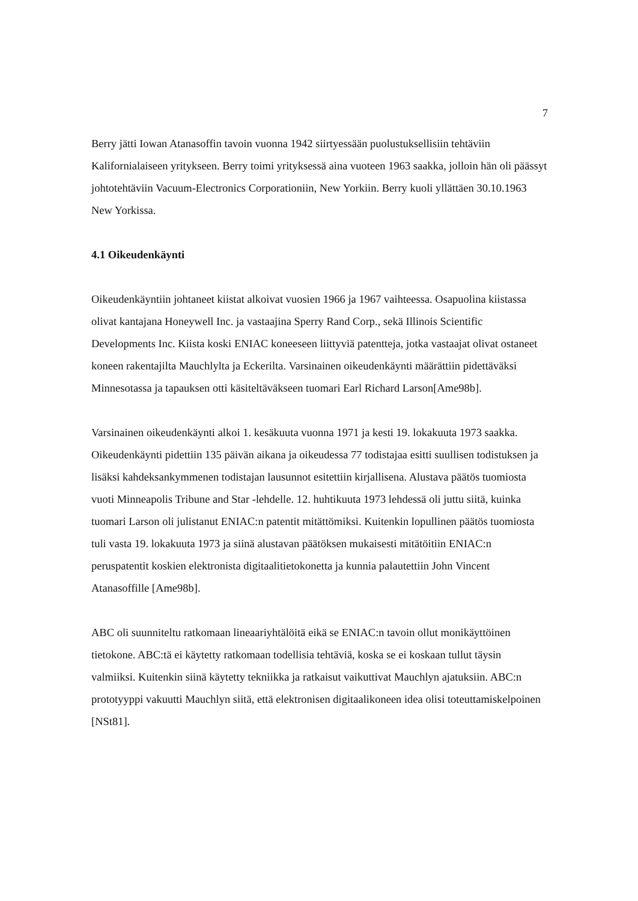7
Berry jätti Iowan Atanasoffin tavoin vuonna 1942 siirtyessään puolustuksellisiin tehtäviin Kalifornialaiseen yritykseen. Berry toimi yrityksessä aina vuoteen 1963 saakka, jolloin hän oli päässyt johtotehtäviin Vacuum-Electronics Corporationiin, New Yorkiin. Berry kuoli yllättäen 30.10.1963 New Yorkissa.
4.1 Oikeudenkäynti
Oikeudenkäyntiin johtaneet kiistat alkoivat vuosien 1966 ja 1967 vaihteessa. Osapuolina kiistassa olivat kantajana Honeywell Inc. ja vastaajina Sperry Rand Corp., sekä Illinois Scientific Developments Inc. Kiista koski ENIAC koneeseen liittyviä patentteja, jotka vastaajat olivat ostaneet koneen rakentajilta Mauchlylta ja Eckerilta. Varsinainen oikeudenkäynti määrättiin pidettäväksi Minnesotassa ja tapauksen otti käsiteltäväkseen tuomari Earl Richard Larson[Ame98b].
Varsinainen oikeudenkäynti alkoi 1. kesäkuuta vuonna 1971 ja kesti 19. lokakuuta 1973 saakka. Oikeudenkäynti pidettiin 135 päivän aikana ja oikeudessa 77 todistajaa esitti suullisen todistuksen ja lisäksi kahdeksankymmenen todistajan lausunnot esitettiin kirjallisena. Alustava päätös tuomiosta vuoti Minneapolis Tribune and Star -lehdelle. 12. huhtikuuta 1973 lehdessä oli juttu siitä, kuinka tuomari Larson oli julistanut ENIAC:n patentit mitättömiksi. Kuitenkin lopullinen päätös tuomiosta tuli vasta 19. lokakuuta 1973 ja siinä alustavan päätöksen mukaisesti mitätöitiin ENIAC:n peruspatentit koskien elektronista digitaalitietokonetta ja kunnia palautettiin John Vincent Atanasoffille [Ame98b].
ABC oli suunniteltu ratkomaan lineaariyhtälöitä eikä se ENIAC:n tavoin ollut monikäyttöinen tietokone. ABC:tä ei käytetty ratkomaan todellisia tehtäviä, koska se ei koskaan tullut täysin valmiiksi. Kuitenkin siinä käytetty tekniikka ja ratkaisut vaikuttivat Mauchlyn ajatuksiin. ABC:n prototyyppi vakuutti Mauchlyn siitä, että elektronisen digitaalikoneen idea olisi toteuttamiskelpoinen [NSt81].